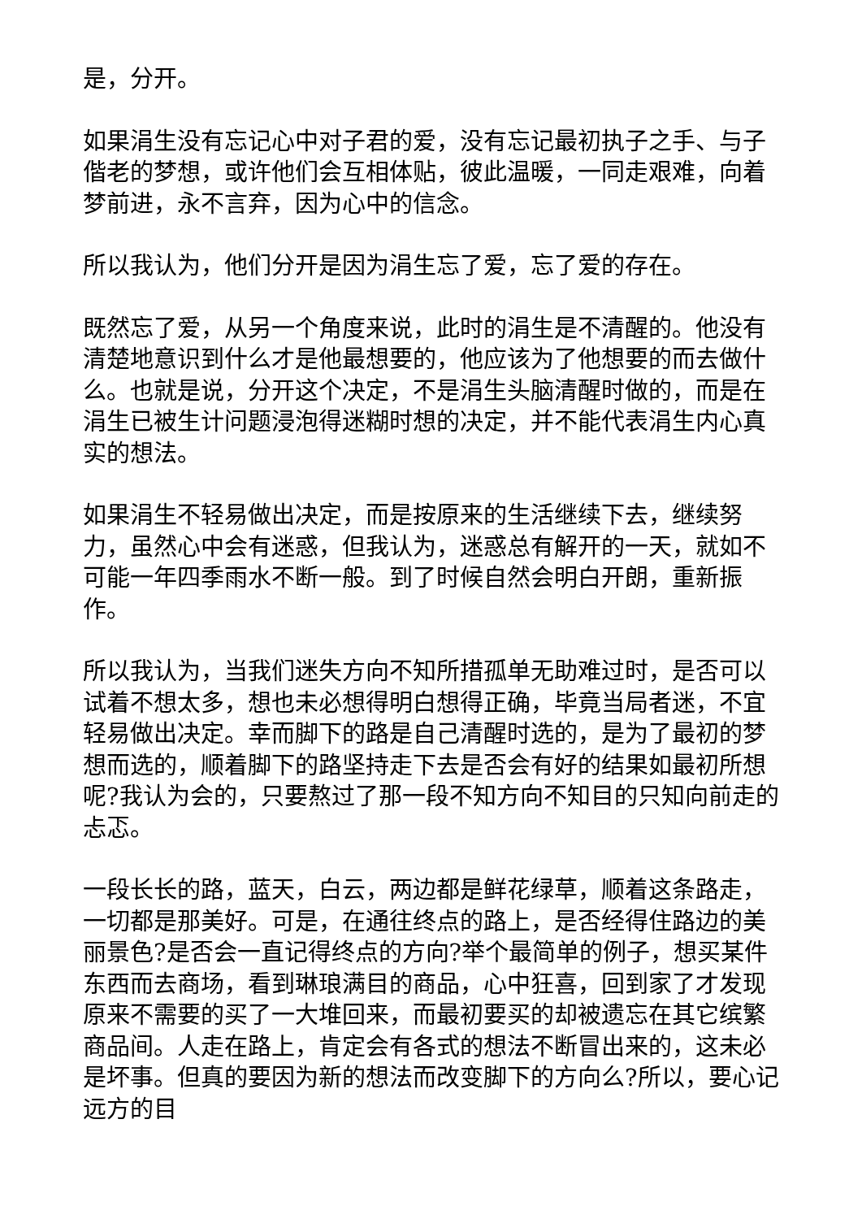是，分开。
如果涓生没有忘记心中对子君的爱，没有忘记最初执子之手、与子偕老的梦想，或许他们会互相体贴，彼此温暖，一同走艰难，向着梦前进，永不言弃，因为心中的信念。
所以我认为，他们分开是因为涓生忘了爱，忘了爱的存在。
既然忘了爱，从另一个角度来说，此时的涓生是不清醒的。他没有清楚地意识到什么才是他最想要的，他应该为了他想要的而去做什么。也就是说，分开这个决定，不是涓生头脑清醒时做的，而是在涓生已被生计问题浸泡得迷糊时想的决定，并不能代表涓生内心真实的想法。
如果涓生不轻易做出决定，而是按原来的生活继续下去，继续努力，虽然心中会有迷惑，但我认为，迷惑总有解开的一天，就如不可能一年四季雨水不断一般。到了时候自然会明白开朗，重新振作。
所以我认为，当我们迷失方向不知所措孤单无助难过时，是否可以试着不想太多，想也未必想得明白想得正确，毕竟当局者迷，不宜轻易做出决定。幸而脚下的路是自己清醒时选的，是为了最初的梦想而选的，顺着脚下的路坚持走下去是否会有好的结果如最初所想呢?我认为会的，只要熬过了那一段不知方向不知目的只知向前走的忐忑。
一段长长的路，蓝天，白云，两边都是鲜花绿草，顺着这条路走，一切都是那美好。可是，在通往终点的路上，是否经得住路边的美丽景色?是否会一直记得终点的方向?举个最简单的例子，想买某件东西而去商场，看到琳琅满目的商品，心中狂喜，回到家了才发现原来不需要的买了一大堆回来，而最初要买的却被遗忘在其它缤繁商品间。人走在路上，肯定会有各式的想法不断冒出来的，这未必是坏事。但真的要因为新的想法而改变脚下的方向么?所以，要心记远方的目